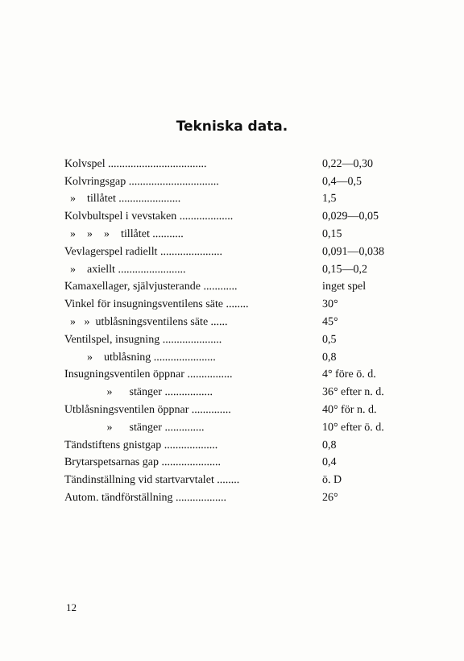Tekniska data.
| Kolvspel ................................... | 0,22—0,30 |
| Kolvringsgap ................................ | 0,4—0,5 |
| » tillåtet ...................... | 1,5 |
| Kolvbultspel i vevstaken ................... | 0,029—0,05 |
| » » » tillåtet ........... | 0,15 |
| Vevlagerspel radiellt ...................... | 0,091—0,038 |
| » axiellt ........................ | 0,15—0,2 |
| Kamaxellager, självjusterande ............ | inget spel |
| Vinkel för insugningsventilens säte ........ | 30° |
| » » utblåsningsventilens säte ...... | 45° |
| Ventilspel, insugning ..................... | 0,5 |
| » utblåsning ...................... | 0,8 |
| Insugningsventilen öppnar ................ | 4° före ö. d. |
| » stänger ................. | 36° efter n. d. |
| Utblåsningsventilen öppnar .............. | 40° för n. d. |
| » stänger .............. | 10° efter ö. d. |
| Tändstiftens gnistgap ................... | 0,8 |
| Brytarspetsarnas gap ..................... | 0,4 |
| Tändinställning vid startvarvtalet ........ | ö. D |
| Autom. tändförställning .................. | 26° |
12